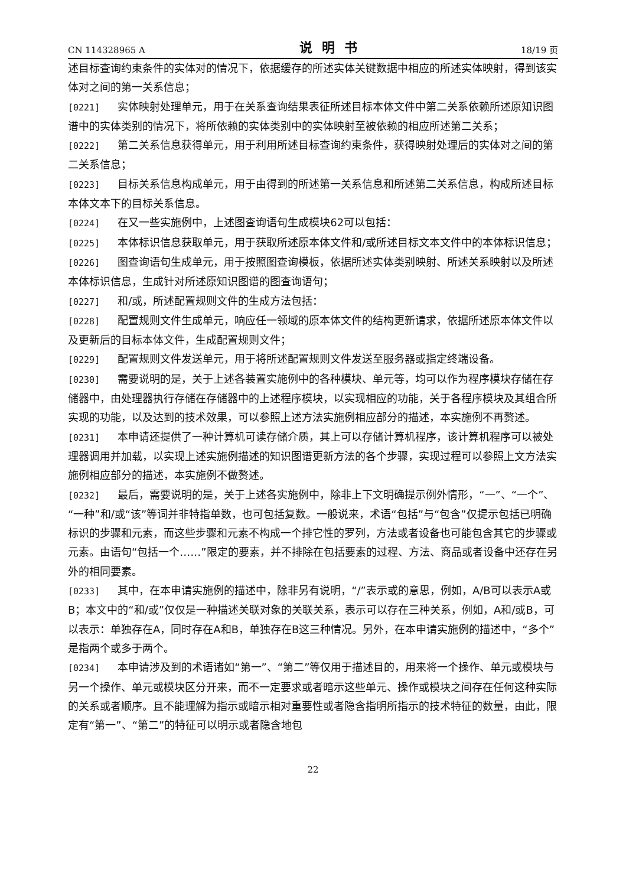CN 114328965 A 说明书 18/19 页
述目标查询约束条件的实体对的情况下，依据缓存的所述实体关键数据中相应的所述实体映射，得到该实体对之间的第一关系信息；
[0221] 实体映射处理单元，用于在关系查询结果表征所述目标本体文件中第二关系依赖所述原知识图谱中的实体类别的情况下，将所依赖的实体类别中的实体映射至被依赖的相应所述第二关系；
[0222] 第二关系信息获得单元，用于利用所述目标查询约束条件，获得映射处理后的实体对之间的第二关系信息；
[0223] 目标关系信息构成单元，用于由得到的所述第一关系信息和所述第二关系信息，构成所述目标本体文本下的目标关系信息。
[0224] 在又一些实施例中，上述图查询语句生成模块62可以包括：
[0225] 本体标识信息获取单元，用于获取所述原本体文件和/或所述目标文本文件中的本体标识信息；
[0226] 图查询语句生成单元，用于按照图查询模板，依据所述实体类别映射、所述关系映射以及所述本体标识信息，生成针对所述原知识图谱的图查询语句；
[0227] 和/或，所述配置规则文件的生成方法包括：
[0228] 配置规则文件生成单元，响应任一领域的原本体文件的结构更新请求，依据所述原本体文件以及更新后的目标本体文件，生成配置规则文件；
[0229] 配置规则文件发送单元，用于将所述配置规则文件发送至服务器或指定终端设备。
[0230] 需要说明的是，关于上述各装置实施例中的各种模块、单元等，均可以作为程序模块存储在存储器中，由处理器执行存储在存储器中的上述程序模块，以实现相应的功能，关于各程序模块及其组合所实现的功能，以及达到的技术效果，可以参照上述方法实施例相应部分的描述，本实施例不再赘述。
[0231] 本申请还提供了一种计算机可读存储介质，其上可以存储计算机程序，该计算机程序可以被处理器调用并加载，以实现上述实施例描述的知识图谱更新方法的各个步骤，实现过程可以参照上文方法实施例相应部分的描述，本实施例不做赘述。
[0232] 最后，需要说明的是，关于上述各实施例中，除非上下文明确提示例外情形，“一”、“一个”、“一种”和/或“该”等词并非特指单数，也可包括复数。一般说来，术语“包括”与“包含”仅提示包括已明确标识的步骤和元素，而这些步骤和元素不构成一个排它性的罗列，方法或者设备也可能包含其它的步骤或元素。由语句“包括一个……”限定的要素，并不排除在包括要素的过程、方法、商品或者设备中还存在另外的相同要素。
[0233] 其中，在本申请实施例的描述中，除非另有说明，“/”表示或的意思，例如，A/B可以表示A或B；本文中的“和/或”仅仅是一种描述关联对象的关联关系，表示可以存在三种关系，例如，A和/或B，可以表示：单独存在A，同时存在A和B，单独存在B这三种情况。另外，在本申请实施例的描述中，“多个”是指两个或多于两个。
[0234] 本申请涉及到的术语诸如“第一”、“第二”等仅用于描述目的，用来将一个操作、单元或模块与另一个操作、单元或模块区分开来，而不一定要求或者暗示这些单元、操作或模块之间存在任何这种实际的关系或者顺序。且不能理解为指示或暗示相对重要性或者隐含指明所指示的技术特征的数量，由此，限定有“第一”、“第二”的特征可以明示或者隐含地包
22